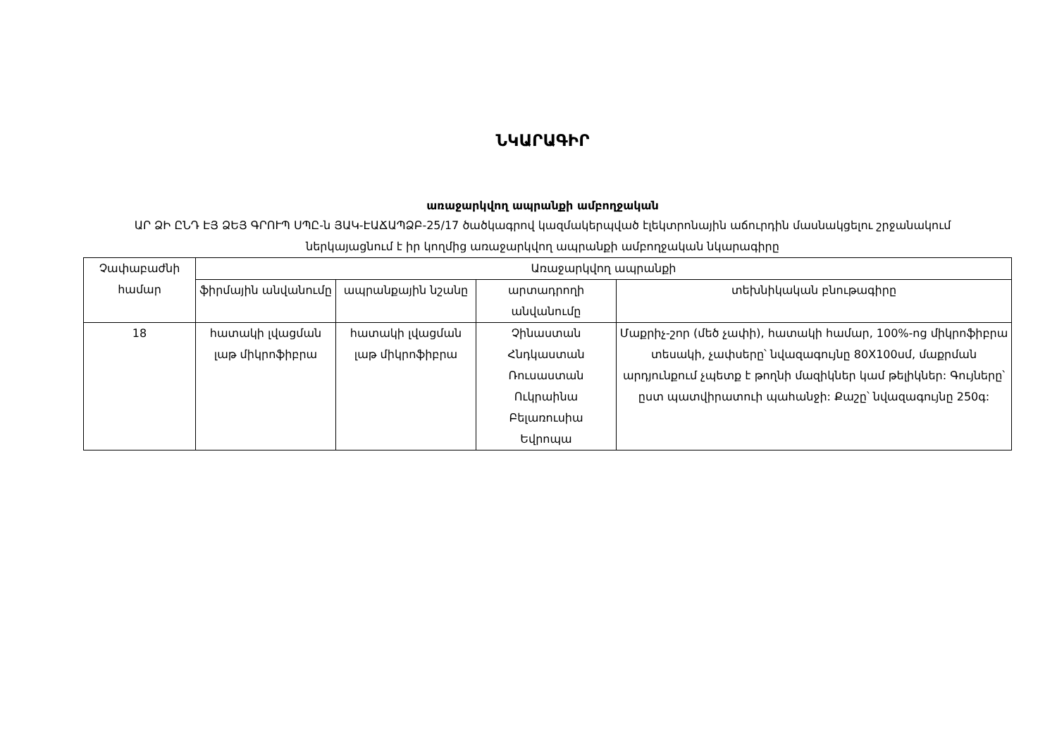ՆԿԱՐԱԳԻՐ
առաջարկվող ապրանքի ամբողջական
ԱՐ ՁԻ ԸՆԴ ԷՅ ՁԵՅ ԳՐՈՒՊ ՍՊԸ-ն ՅԱԿ-ԷԱՃԱՊՁԲ-25/17 ծածկագրով կազմակերպված էլեկտրոնային աճուրդին մասնակցելու շրջանակում ներկայացնում է իր կողմից առաջարկվող ապրանքի ամբողջական նկարագիրը
| Չափաբաժնի համար | Առաջարկվող ապրանքի | | | |
| --- | --- | --- | --- | --- |
| | ֆիրմային անվանումը | ապրանքային նշանը | արտադրողի անվանումը | տեխնիկական բնութագիրը |
| 18 | հատակի լվացման լաթ միկրոֆիբրա | հատակի լվացման լաթ միկրոֆիբրա | Չինաստան Հնդկաստան Ռուսաստան Ուկրաինա Բելառուսիա Եվրոպա | Մաքրիչ-շոր (մեծ չափի), հատակի համար, 100%-ոց միկրոֆիբրա տեսակի, չափսերը՝ նվազագույնը 80X100սմ, մաքրման արդյունքում չպետք է թողնի մազիկներ կամ թելիկներ: Գույները՝ ըստ պատվիրատուի պահանջի: Քաշը՝ նվազագույնը 250գ: |